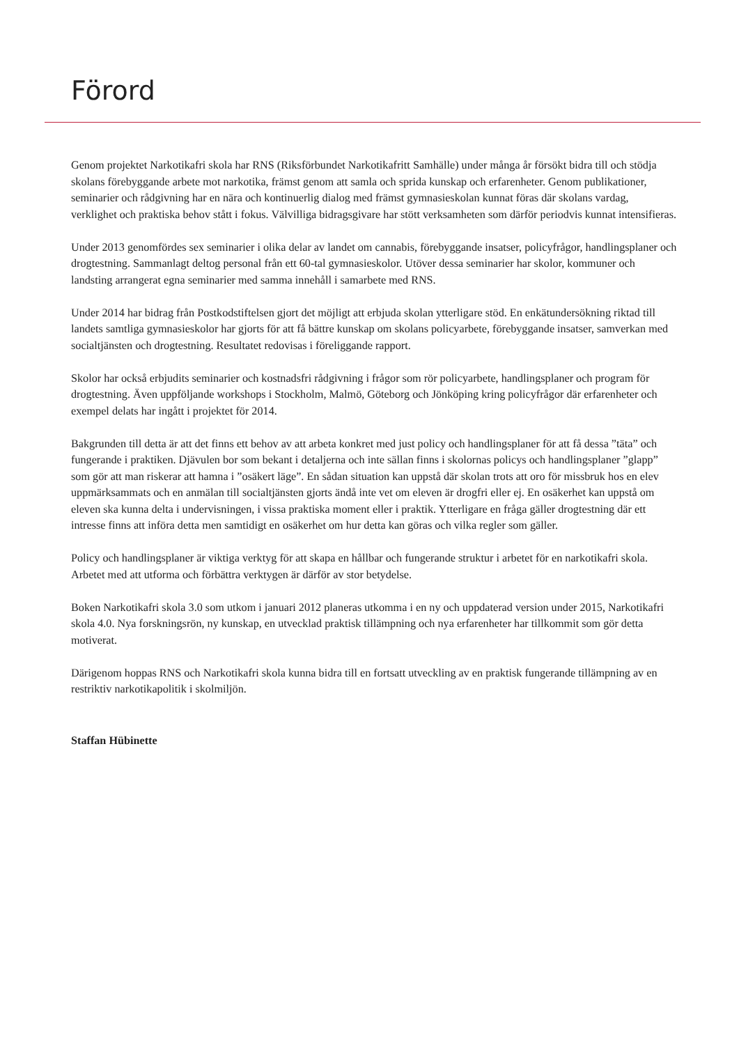Förord
Genom projektet Narkotikafri skola har RNS (Riksförbundet Narkotikafritt Samhälle) under många år försökt bidra till och stödja skolans förebyggande arbete mot narkotika, främst genom att samla och sprida kunskap och erfarenheter. Genom publikationer, seminarier och rådgivning har en nära och kontinuerlig dialog med främst gymnasieskolan kunnat föras där skolans vardag, verklighet och praktiska behov stått i fokus. Välvilliga bidragsgivare har stött verksamheten som därför periodvis kunnat intensifieras.
Under 2013 genomfördes sex seminarier i olika delar av landet om cannabis, förebyggande insatser, policyfrågor, handlingsplaner och drogtestning. Sammanlagt deltog personal från ett 60-tal gymnasieskolor. Utöver dessa seminarier har skolor, kommuner och landsting arrangerat egna seminarier med samma innehåll i samarbete med RNS.
Under 2014 har bidrag från Postkodstiftelsen gjort det möjligt att erbjuda skolan ytterligare stöd. En enkätundersökning riktad till landets samtliga gymnasieskolor har gjorts för att få bättre kunskap om skolans policyarbete, förebyggande insatser, samverkan med socialtjänsten och drogtestning. Resultatet redovisas i föreliggande rapport.
Skolor har också erbjudits seminarier och kostnadsfri rådgivning i frågor som rör policyarbete, handlingsplaner och program för drogtestning. Även uppföljande workshops i Stockholm, Malmö, Göteborg och Jönköping kring policyfrågor där erfarenheter och exempel delats har ingått i projektet för 2014.
Bakgrunden till detta är att det finns ett behov av att arbeta konkret med just policy och handlingsplaner för att få dessa ”täta” och fungerande i praktiken. Djävulen bor som bekant i detaljerna och inte sällan finns i skolornas policys och handlingsplaner ”glapp” som gör att man riskerar att hamna i ”osäkert läge”. En sådan situation kan uppstå där skolan trots att oro för missbruk hos en elev uppmärksammats och en anmälan till socialtjänsten gjorts ändå inte vet om eleven är drogfri eller ej. En osäkerhet kan uppstå om eleven ska kunna delta i undervisningen, i vissa praktiska moment eller i praktik. Ytterligare en fråga gäller drogtestning där ett intresse finns att införa detta men samtidigt en osäkerhet om hur detta kan göras och vilka regler som gäller.
Policy och handlingsplaner är viktiga verktyg för att skapa en hållbar och fungerande struktur i arbetet för en narkotikafri skola. Arbetet med att utforma och förbättra verktygen är därför av stor betydelse.
Boken Narkotikafri skola 3.0 som utkom i januari 2012 planeras utkomma i en ny och uppdaterad version under 2015, Narkotikafri skola 4.0. Nya forskningsrön, ny kunskap, en utvecklad praktisk tillämpning och nya erfarenheter har tillkommit som gör detta motiverat.
Därigenom hoppas RNS och Narkotikafri skola kunna bidra till en fortsatt utveckling av en praktisk fungerande tillämpning av en restriktiv narkotikapolitik i skolmiljön.
Staffan Hübinette